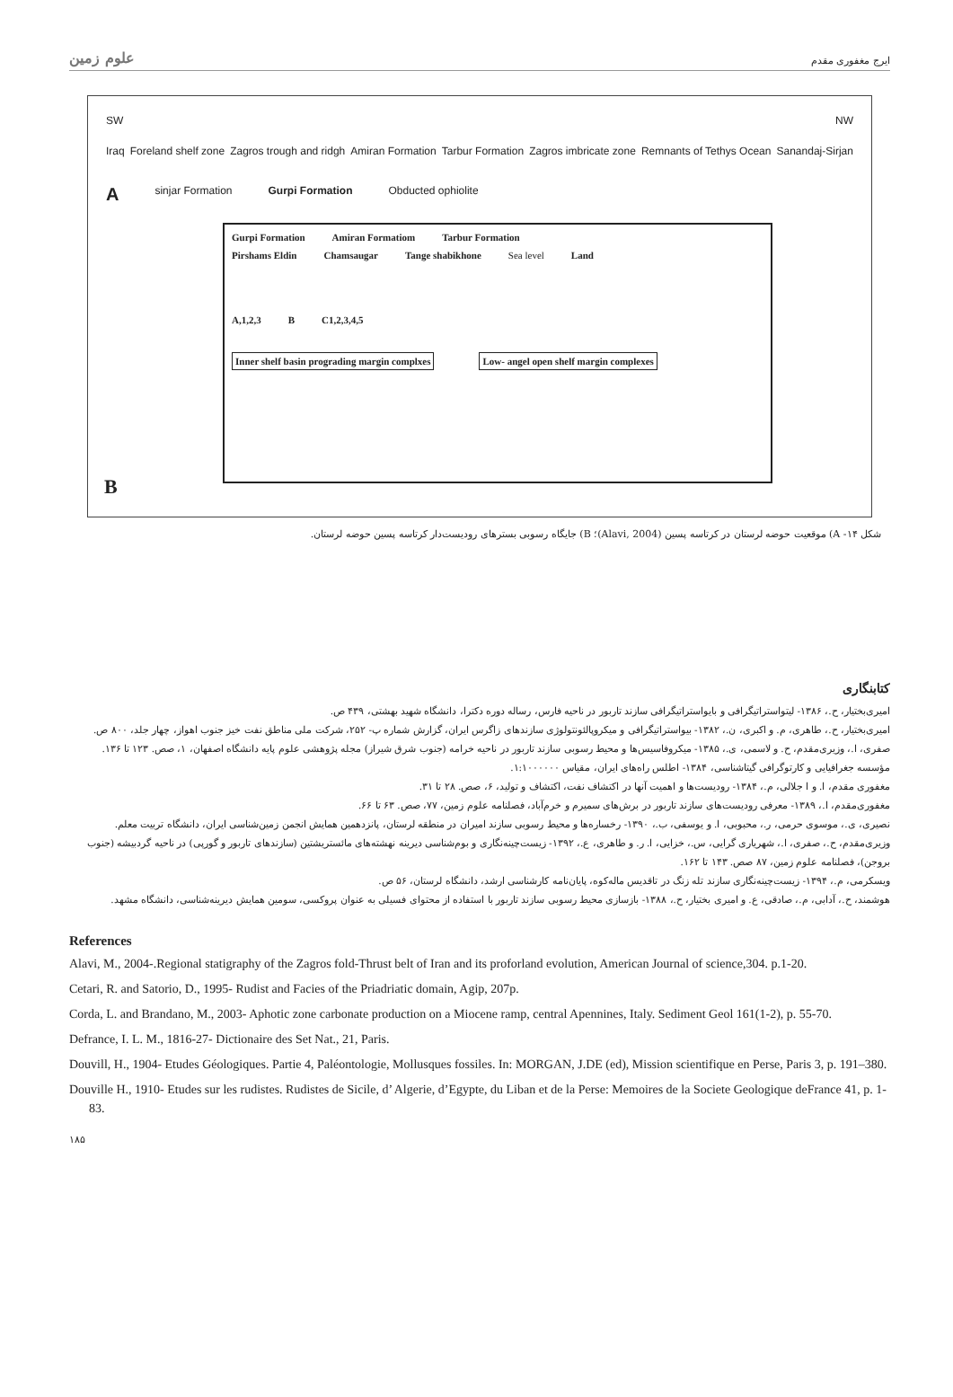علوم زمین ایرج مغفوری مقدم
SW NW
Iraq Foreland shelf zone Zagros trough and ridgh Amiran Formation Tarbur Formation Zagros imbricate zone Remnants of Tethys Ocean Sanandaj-Sirjan
Asinjar Formation Gurpi Formation Obducted ophiolite
Gurpi Formation Amiran Formatiom Tarbur Formation
Pirshams Eldin Chamsaugar Tange shabikhone Sea level Land
A,1,2,3 B C1,2,3,4,5
Inner shelf basin prograding margin complxes Low- angel open shelf margin complexes
B
شکل ۱۴- A) موقعیت حوضه لرستان در کرتاسه پسین (Alavi, 2004)؛ B) جایگاه رسوبی بسترهای رودیست‌دار کرتاسه پسین حوضه لرستان.
کتابنگاری
امیری‌بختیار، ح.، ۱۳۸۶- لیتواستراتیگرافی و بایواستراتیگرافی سازند تاربور در ناحیه فارس، رساله دوره دکترا، دانشگاه شهید بهشتی، ۴۳۹ ص.
امیری‌بختیار، ح.، طاهری، م. و اکبری، ن.، ۱۳۸۲- بیواستراتیگرافی و میکروپالئونتولوژی سازندهای زاگرس ایران، گزارش شماره پ- ۲۵۲، شرکت ملی مناطق نفت خیز جنوب اهواز، چهار جلد، ۸۰۰ ص.
صفری، ا.، وزیری‌مقدم، ح. و لاسمی، ی.، ۱۳۸۵- میکروفاسیس‌ها و محیط رسوبی سازند تاربور در ناحیه خرامه (جنوب شرق شیراز) مجله پژوهشی علوم پایه دانشگاه اصفهان، ۱، صص. ۱۲۳ تا ۱۳۶.
مؤسسه جغرافیایی و کارتوگرافی گیتاشناسی، ۱۳۸۴- اطلس راه‌های ایران، مقیاس ۱:۱۰۰۰۰۰۰.
مغفوری مقدم، ا. و ا جلالی، م.، ۱۳۸۴- رودیست‌ها و اهمیت آنها در اکتشاف نفت، اکتشاف و تولید، ۶، صص. ۲۸ تا ۳۱.
مغفوری‌مقدم، ا.، ۱۳۸۹- معرفی رودیست‌های سازند تاربور در برش‌های سمیرم و خرم‌آباد، فصلنامه علوم زمین، ۷۷، صص. ۶۳ تا ۶۶.
نصیری، ی.، موسوی حرمی، ر.، محبوبی، ا. و یوسفی، ب.، ۱۳۹۰- رخساره‌ها و محیط رسوبی سازند امیران در منطقه لرستان، پانزدهمین همایش انجمن زمین‌شناسی ایران، دانشگاه تربیت معلم.
وزیری‌مقدم، ح.، صفری، ا.، شهریاری گرایی، س.، خزایی، ا. ر. و طاهری، ع.، ۱۳۹۲- زیست‌چینه‌نگاری و بوم‌شناسی دیرینه نهشته‌های مائستریشتین (سازندهای تاربور و گورپی) در ناحیه گردبیشه (جنوب بروجن)، فصلنامه علوم زمین، ۸۷ صص. ۱۴۳ تا ۱۶۲.
ویسکرمی، م.، ۱۳۹۴- زیست‌چینه‌نگاری سازند تله زنگ در تاقدیس ماله‌کوه، پایان‌نامه کارشناسی ارشد، دانشگاه لرستان، ۵۶ ص.
هوشمند، ح.، آدابی، م.، صادقی، ع. و امیری بختیار، ح.، ۱۳۸۸- بازسازی محیط رسوبی سازند تاربور با استفاده از محتوای فسیلی به عنوان پروکسی، سومین همایش دیرینه‌شناسی، دانشگاه مشهد.
References
Alavi, M., 2004-.Regional statigraphy of the Zagros fold-Thrust belt of Iran and its proforland evolution, American Journal of science,304. p.1-20.
Cetari, R. and Satorio, D., 1995- Rudist and Facies of the Priadriatic domain, Agip, 207p.
Corda, L. and Brandano, M., 2003- Aphotic zone carbonate production on a Miocene ramp, central Apennines, Italy. Sediment Geol 161(1-2), p. 55-70.
Defrance, I. L. M., 1816-27- Dictionaire des Set Nat., 21, Paris.
Douvill, H., 1904- Etudes Géologiques. Partie 4, Paléontologie, Mollusques fossiles. In: MORGAN, J.DE (ed), Mission scientifique en Perse, Paris 3, p. 191–380.
Douville H., 1910- Etudes sur les rudistes. Rudistes de Sicile, d’ Algerie, d’Egypte, du Liban et de la Perse: Memoires de la Societe Geologique deFrance 41, p. 1-83.
۱۸۵